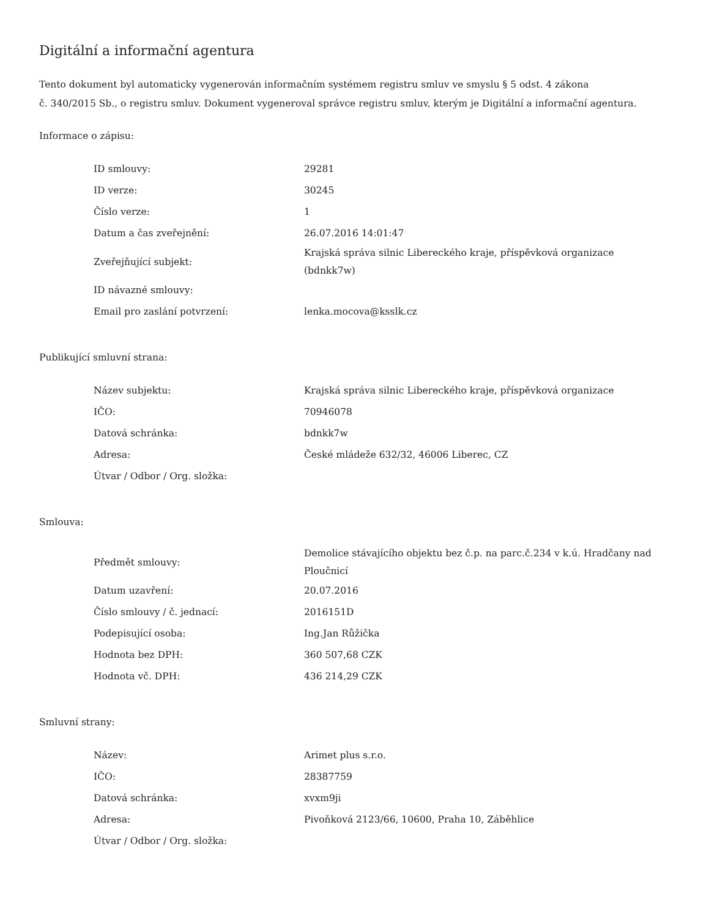Digitální a informační agentura
Tento dokument byl automaticky vygenerován informačním systémem registru smluv ve smyslu § 5 odst. 4 zákona
č. 340/2015 Sb., o registru smluv. Dokument vygeneroval správce registru smluv, kterým je Digitální a informační agentura.
Informace o zápisu:
| ID smlouvy: | 29281 |
| ID verze: | 30245 |
| Číslo verze: | 1 |
| Datum a čas zveřejnění: | 26.07.2016 14:01:47 |
| Zveřejňující subjekt: | Krajská správa silnic Libereckého kraje, příspěvková organizace (bdnkk7w) |
| ID návazné smlouvy: | |
| Email pro zaslání potvrzení: | lenka.mocova@ksslk.cz |
Publikující smluvní strana:
| Název subjektu: | Krajská správa silnic Libereckého kraje, příspěvková organizace |
| IČO: | 70946078 |
| Datová schránka: | bdnkk7w |
| Adresa: | České mládeže 632/32, 46006 Liberec, CZ |
| Útvar / Odbor / Org. složka: | |
Smlouva:
| Předmět smlouvy: | Demolice stávajícího objektu bez č.p. na parc.č.234 v k.ú. Hradčany nad Ploučnicí |
| Datum uzavření: | 20.07.2016 |
| Číslo smlouvy / č. jednací: | 2016151D |
| Podepisující osoba: | Ing.Jan Růžička |
| Hodnota bez DPH: | 360 507,68 CZK |
| Hodnota vč. DPH: | 436 214,29 CZK |
Smluvní strany:
| Název: | Arimet plus s.r.o. |
| IČO: | 28387759 |
| Datová schránka: | xvxm9ji |
| Adresa: | Pivoňková 2123/66, 10600, Praha 10, Záběhlice |
| Útvar / Odbor / Org. složka: | |